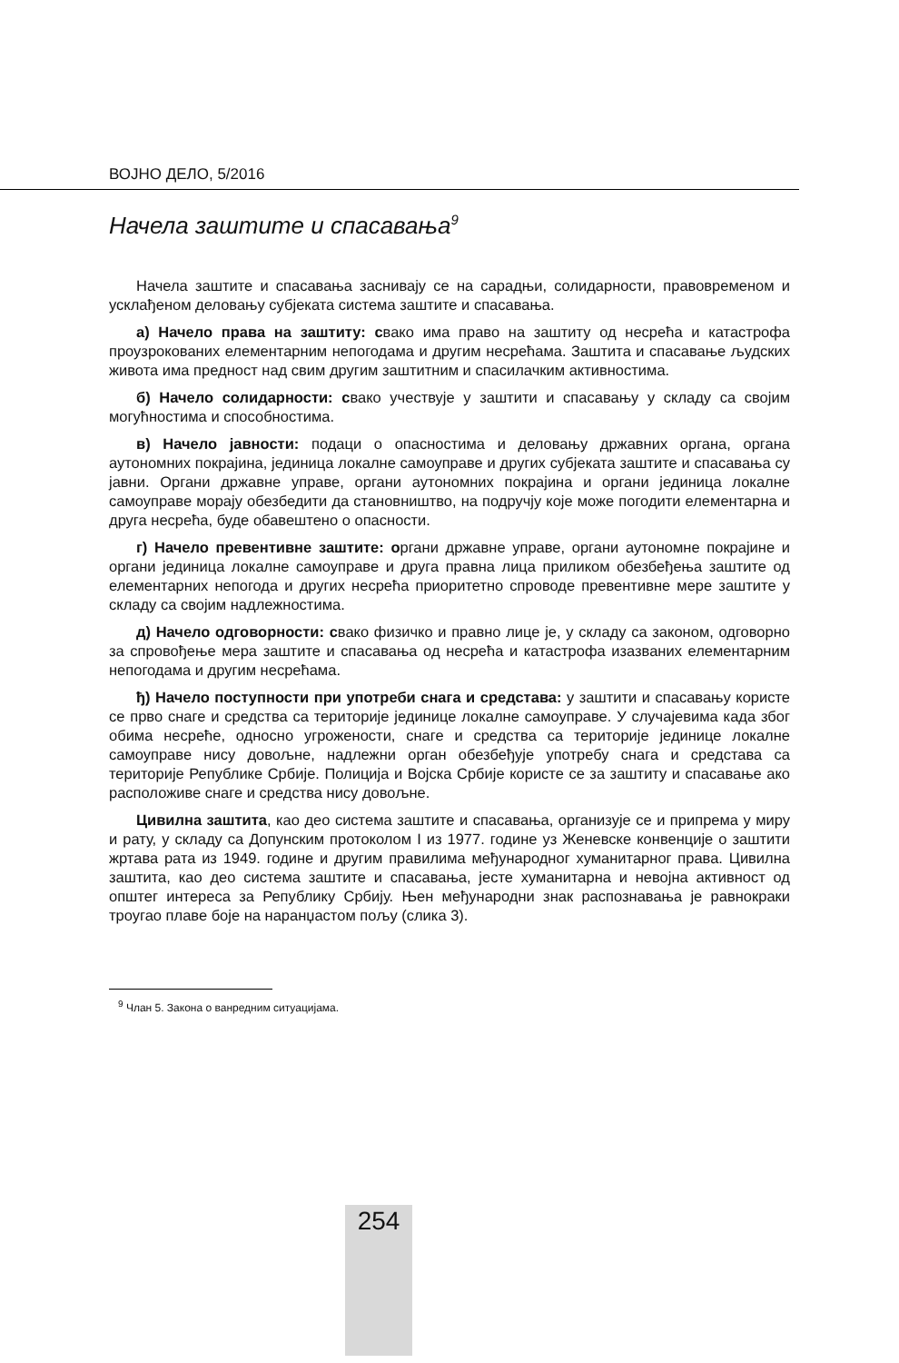ВОЈНО ДЕЛО, 5/2016
Начела заштите и спасавања<sup>9</sup>
Начела заштите и спасавања заснивају се на сарадњи, солидарности, правовременом и усклађеном деловању субјеката система заштите и спасавања.
а) Начело права на заштиту: свако има право на заштиту од несрећа и катастрофа проузрокованих елементарним непогодама и другим несрећама. Заштита и спасавање људских живота има предност над свим другим заштитним и спасилачким активностима.
б) Начело солидарности: свако учествује у заштити и спасавању у складу са својим могућностима и способностима.
в) Начело јавности: подаци о опасностима и деловању државних органа, органа аутономних покрајина, јединица локалне самоуправе и других субјеката заштите и спасавања су јавни. Органи државне управе, органи аутономних покрајина и органи јединица локалне самоуправе морају обезбедити да становништво, на подручју које може погодити елементарна и друга несрећа, буде обавештено о опасности.
г) Начело превентивне заштите: органи државне управе, органи аутономне покрајине и органи јединица локалне самоуправе и друга правна лица приликом обезбеђења заштите од елементарних непогода и других несрећа приоритетно спроводе превентивне мере заштите у складу са својим надлежностима.
д) Начело одговорности: свако физичко и правно лице је, у складу са законом, одговорно за спровођење мера заштите и спасавања од несрећа и катастрофа изазваних елементарним непогодама и другим несрећама.
ђ) Начело поступности при употреби снага и средстава: у заштити и спасавању користе се прво снаге и средства са територије јединице локалне самоуправе. У случајевима када због обима несреће, односно угрожености, снаге и средства са територије јединице локалне самоуправе нису довољне, надлежни орган обезбеђује употребу снага и средстава са територије Републике Србије. Полиција и Војска Србије користе се за заштиту и спасавање ако расположиве снаге и средства нису довољне.
Цивилна заштита, као део система заштите и спасавања, организује се и припрема у миру и рату, у складу са Допунским протоколом I из 1977. године уз Женевске конвенције о заштити жртава рата из 1949. године и другим правилима међународног хуманитарног права. Цивилна заштита, као део система заштите и спасавања, јесте хуманитарна и невојна активност од општег интереса за Републику Србију. Њен међународни знак распознавања је равнокраки троугао плаве боје на наранџастом пољу (слика 3).
<sup>9</sup> Члан 5. Закона о ванредним ситуацијама.
254